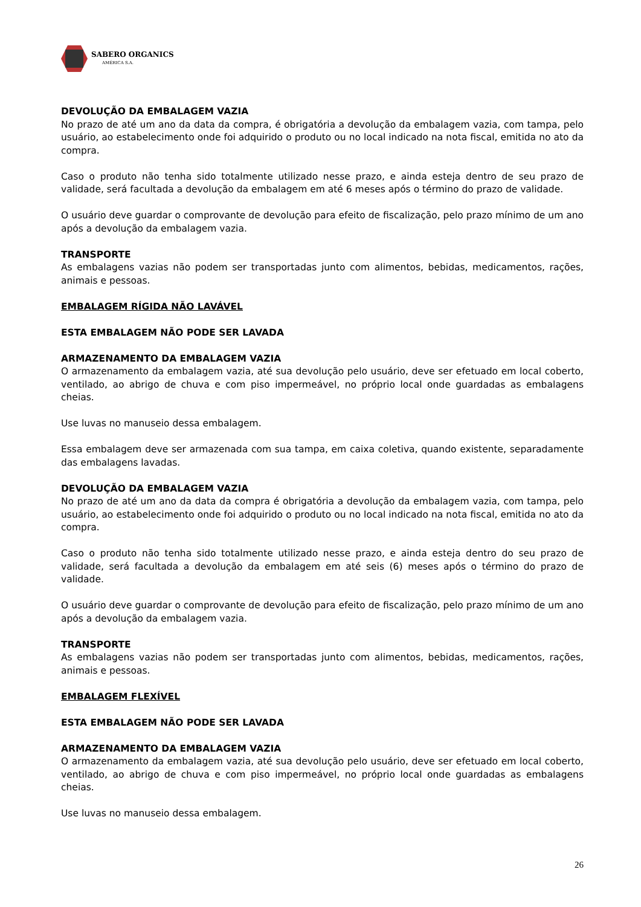SABERO ORGANICS
AMÉRICA S.A.
DEVOLUÇÃO DA EMBALAGEM VAZIA
No prazo de até um ano da data da compra, é obrigatória a devolução da embalagem vazia, com tampa, pelo usuário, ao estabelecimento onde foi adquirido o produto ou no local indicado na nota fiscal, emitida no ato da compra.
Caso o produto não tenha sido totalmente utilizado nesse prazo, e ainda esteja dentro de seu prazo de validade, será facultada a devolução da embalagem em até 6 meses após o término do prazo de validade.
O usuário deve guardar o comprovante de devolução para efeito de fiscalização, pelo prazo mínimo de um ano após a devolução da embalagem vazia.
TRANSPORTE
As embalagens vazias não podem ser transportadas junto com alimentos, bebidas, medicamentos, rações, animais e pessoas.
EMBALAGEM RÍGIDA NÃO LAVÁVEL
ESTA EMBALAGEM NÃO PODE SER LAVADA
ARMAZENAMENTO DA EMBALAGEM VAZIA
O armazenamento da embalagem vazia, até sua devolução pelo usuário, deve ser efetuado em local coberto, ventilado, ao abrigo de chuva e com piso impermeável, no próprio local onde guardadas as embalagens cheias.
Use luvas no manuseio dessa embalagem.
Essa embalagem deve ser armazenada com sua tampa, em caixa coletiva, quando existente, separadamente das embalagens lavadas.
DEVOLUÇÃO DA EMBALAGEM VAZIA
No prazo de até um ano da data da compra é obrigatória a devolução da embalagem vazia, com tampa, pelo usuário, ao estabelecimento onde foi adquirido o produto ou no local indicado na nota fiscal, emitida no ato da compra.
Caso o produto não tenha sido totalmente utilizado nesse prazo, e ainda esteja dentro do seu prazo de validade, será facultada a devolução da embalagem em até seis (6) meses após o término do prazo de validade.
O usuário deve guardar o comprovante de devolução para efeito de fiscalização, pelo prazo mínimo de um ano após a devolução da embalagem vazia.
TRANSPORTE
As embalagens vazias não podem ser transportadas junto com alimentos, bebidas, medicamentos, rações, animais e pessoas.
EMBALAGEM FLEXÍVEL
ESTA EMBALAGEM NÃO PODE SER LAVADA
ARMAZENAMENTO DA EMBALAGEM VAZIA
O armazenamento da embalagem vazia, até sua devolução pelo usuário, deve ser efetuado em local coberto, ventilado, ao abrigo de chuva e com piso impermeável, no próprio local onde guardadas as embalagens cheias.
Use luvas no manuseio dessa embalagem.
26